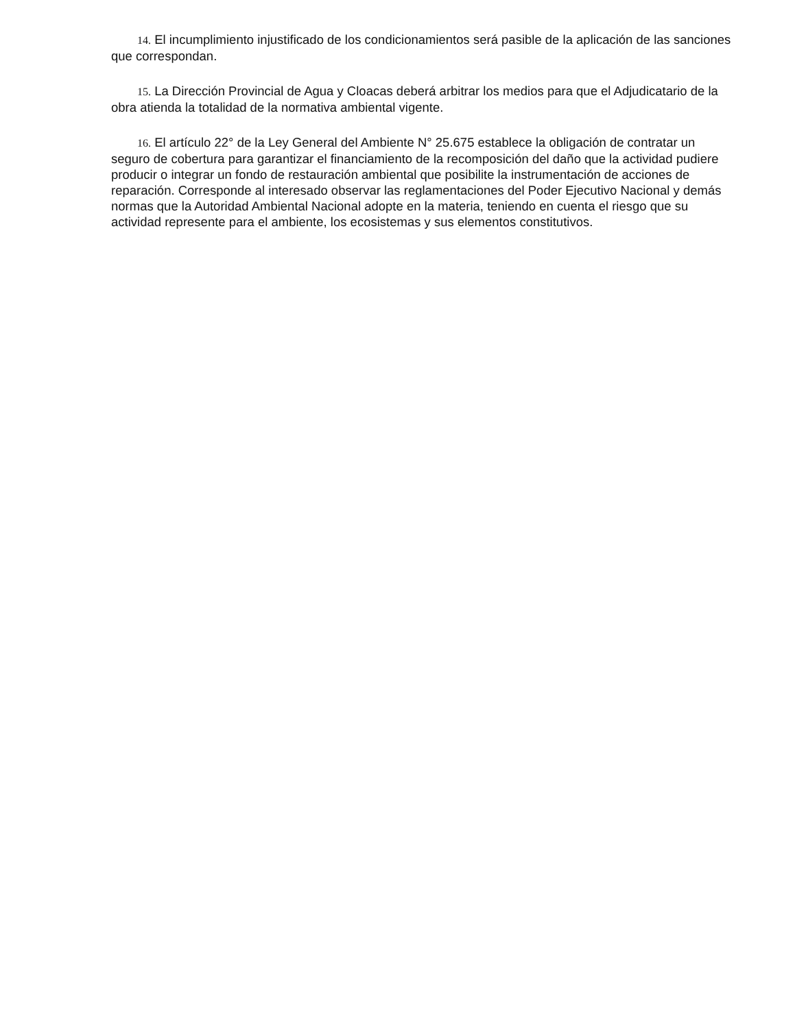14. El incumplimiento injustificado de los condicionamientos será pasible de la aplicación de las sanciones que correspondan.
15. La Dirección Provincial de Agua y Cloacas deberá arbitrar los medios para que el Adjudicatario de la obra atienda la totalidad de la normativa ambiental vigente.
16. El artículo 22° de la Ley General del Ambiente N° 25.675 establece la obligación de contratar un seguro de cobertura para garantizar el financiamiento de la recomposición del daño que la actividad pudiere producir o integrar un fondo de restauración ambiental que posibilite la instrumentación de acciones de reparación. Corresponde al interesado observar las reglamentaciones del Poder Ejecutivo Nacional y demás normas que la Autoridad Ambiental Nacional adopte en la materia, teniendo en cuenta el riesgo que su actividad represente para el ambiente, los ecosistemas y sus elementos constitutivos.